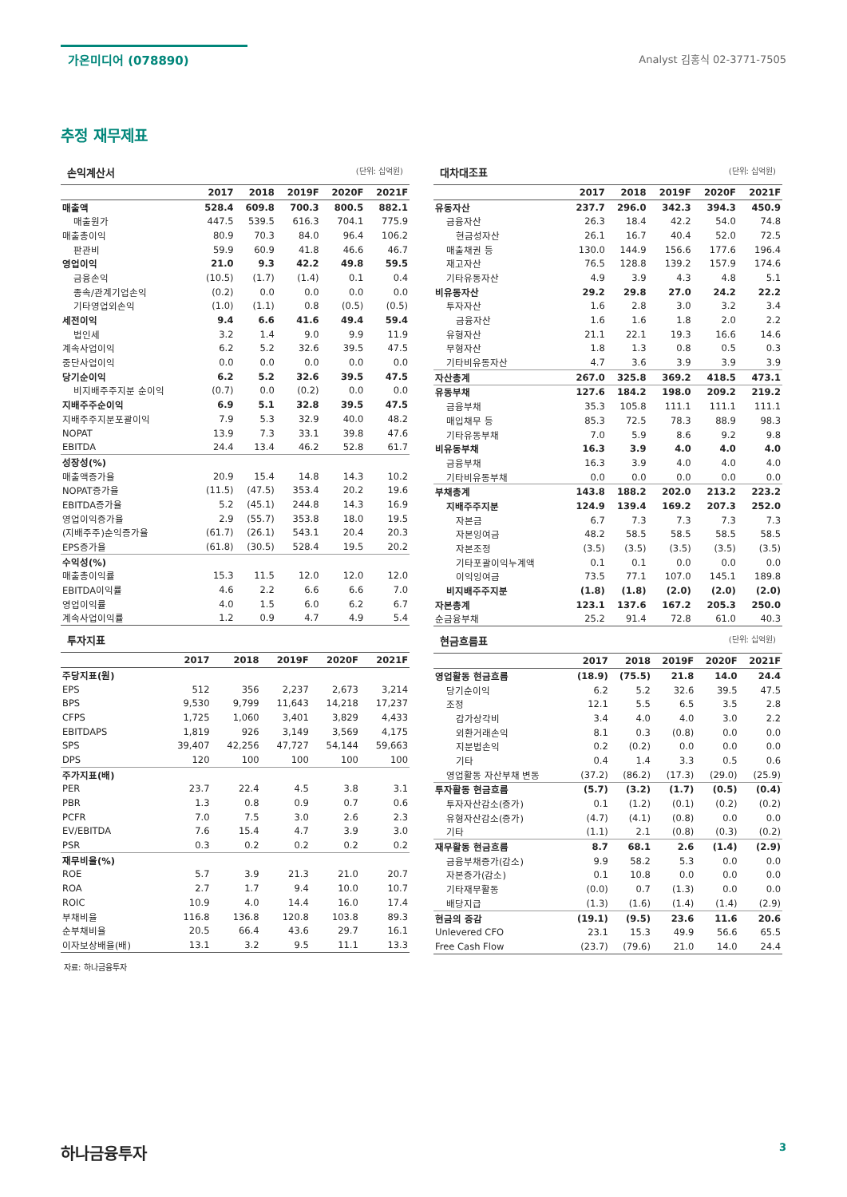가온미디어 (078890)
Analyst 김홍식 02-3771-7505
추정 재무제표
손익계산서 (단위: 십억원)
| | 2017 | 2018 | 2019F | 2020F | 2021F |
| --- | --- | --- | --- | --- | --- |
| 매출액 | 528.4 | 609.8 | 700.3 | 800.5 | 882.1 |
| 매출원가 | 447.5 | 539.5 | 616.3 | 704.1 | 775.9 |
| 매출총이익 | 80.9 | 70.3 | 84.0 | 96.4 | 106.2 |
| 판관비 | 59.9 | 60.9 | 41.8 | 46.6 | 46.7 |
| 영업이익 | 21.0 | 9.3 | 42.2 | 49.8 | 59.5 |
| 금융손익 | (10.5) | (1.7) | (1.4) | 0.1 | 0.4 |
| 종속/관계기업손익 | (0.2) | 0.0 | 0.0 | 0.0 | 0.0 |
| 기타영업외손익 | (1.0) | (1.1) | 0.8 | (0.5) | (0.5) |
| 세전이익 | 9.4 | 6.6 | 41.6 | 49.4 | 59.4 |
| 법인세 | 3.2 | 1.4 | 9.0 | 9.9 | 11.9 |
| 계속사업이익 | 6.2 | 5.2 | 32.6 | 39.5 | 47.5 |
| 중단사업이익 | 0.0 | 0.0 | 0.0 | 0.0 | 0.0 |
| 당기순이익 | 6.2 | 5.2 | 32.6 | 39.5 | 47.5 |
| 비지배주주지분 순이익 | (0.7) | 0.0 | (0.2) | 0.0 | 0.0 |
| 지배주주순이익 | 6.9 | 5.1 | 32.8 | 39.5 | 47.5 |
| 지배주주지분포괄이익 | 7.9 | 5.3 | 32.9 | 40.0 | 48.2 |
| NOPAT | 13.9 | 7.3 | 33.1 | 39.8 | 47.6 |
| EBITDA | 24.4 | 13.4 | 46.2 | 52.8 | 61.7 |
| 성장성(%) | | | | | |
| 매출액증가율 | 20.9 | 15.4 | 14.8 | 14.3 | 10.2 |
| NOPAT증가율 | (11.5) | (47.5) | 353.4 | 20.2 | 19.6 |
| EBITDA증가율 | 5.2 | (45.1) | 244.8 | 14.3 | 16.9 |
| 영업이익증가율 | 2.9 | (55.7) | 353.8 | 18.0 | 19.5 |
| (지배주주)순익증가율 | (61.7) | (26.1) | 543.1 | 20.4 | 20.3 |
| EPS증가율 | (61.8) | (30.5) | 528.4 | 19.5 | 20.2 |
| 수익성(%) | | | | | |
| 매출총이익률 | 15.3 | 11.5 | 12.0 | 12.0 | 12.0 |
| EBITDA이익률 | 4.6 | 2.2 | 6.6 | 6.6 | 7.0 |
| 영업이익률 | 4.0 | 1.5 | 6.0 | 6.2 | 6.7 |
| 계속사업이익률 | 1.2 | 0.9 | 4.7 | 4.9 | 5.4 |
투자지표
| | 2017 | 2018 | 2019F | 2020F | 2021F |
| --- | --- | --- | --- | --- | --- |
| 주당지표(원) | | | | | |
| EPS | 512 | 356 | 2,237 | 2,673 | 3,214 |
| BPS | 9,530 | 9,799 | 11,643 | 14,218 | 17,237 |
| CFPS | 1,725 | 1,060 | 3,401 | 3,829 | 4,433 |
| EBITDAPS | 1,819 | 926 | 3,149 | 3,569 | 4,175 |
| SPS | 39,407 | 42,256 | 47,727 | 54,144 | 59,663 |
| DPS | 120 | 100 | 100 | 100 | 100 |
| 주가지표(배) | | | | | |
| PER | 23.7 | 22.4 | 4.5 | 3.8 | 3.1 |
| PBR | 1.3 | 0.8 | 0.9 | 0.7 | 0.6 |
| PCFR | 7.0 | 7.5 | 3.0 | 2.6 | 2.3 |
| EV/EBITDA | 7.6 | 15.4 | 4.7 | 3.9 | 3.0 |
| PSR | 0.3 | 0.2 | 0.2 | 0.2 | 0.2 |
| 재무비율(%) | | | | | |
| ROE | 5.7 | 3.9 | 21.3 | 21.0 | 20.7 |
| ROA | 2.7 | 1.7 | 9.4 | 10.0 | 10.7 |
| ROIC | 10.9 | 4.0 | 14.4 | 16.0 | 17.4 |
| 부채비율 | 116.8 | 136.8 | 120.8 | 103.8 | 89.3 |
| 순부채비율 | 20.5 | 66.4 | 43.6 | 29.7 | 16.1 |
| 이자보상배율(배) | 13.1 | 3.2 | 9.5 | 11.1 | 13.3 |
대차대조표 (단위: 십억원)
| | 2017 | 2018 | 2019F | 2020F | 2021F |
| --- | --- | --- | --- | --- | --- |
| 유동자산 | 237.7 | 296.0 | 342.3 | 394.3 | 450.9 |
| 금융자산 | 26.3 | 18.4 | 42.2 | 54.0 | 74.8 |
| 현금성자산 | 26.1 | 16.7 | 40.4 | 52.0 | 72.5 |
| 매출채권 등 | 130.0 | 144.9 | 156.6 | 177.6 | 196.4 |
| 재고자산 | 76.5 | 128.8 | 139.2 | 157.9 | 174.6 |
| 기타유동자산 | 4.9 | 3.9 | 4.3 | 4.8 | 5.1 |
| 비유동자산 | 29.2 | 29.8 | 27.0 | 24.2 | 22.2 |
| 투자자산 | 1.6 | 2.8 | 3.0 | 3.2 | 3.4 |
| 금융자산 | 1.6 | 1.6 | 1.8 | 2.0 | 2.2 |
| 유형자산 | 21.1 | 22.1 | 19.3 | 16.6 | 14.6 |
| 무형자산 | 1.8 | 1.3 | 0.8 | 0.5 | 0.3 |
| 기타비유동자산 | 4.7 | 3.6 | 3.9 | 3.9 | 3.9 |
| 자산총계 | 267.0 | 325.8 | 369.2 | 418.5 | 473.1 |
| 유동부채 | 127.6 | 184.2 | 198.0 | 209.2 | 219.2 |
| 금융부채 | 35.3 | 105.8 | 111.1 | 111.1 | 111.1 |
| 매입채무 등 | 85.3 | 72.5 | 78.3 | 88.9 | 98.3 |
| 기타유동부채 | 7.0 | 5.9 | 8.6 | 9.2 | 9.8 |
| 비유동부채 | 16.3 | 3.9 | 4.0 | 4.0 | 4.0 |
| 금융부채 | 16.3 | 3.9 | 4.0 | 4.0 | 4.0 |
| 기타비유동부채 | 0.0 | 0.0 | 0.0 | 0.0 | 0.0 |
| 부채총계 | 143.8 | 188.2 | 202.0 | 213.2 | 223.2 |
| 지배주주지분 | 124.9 | 139.4 | 169.2 | 207.3 | 252.0 |
| 자본금 | 6.7 | 7.3 | 7.3 | 7.3 | 7.3 |
| 자본잉여금 | 48.2 | 58.5 | 58.5 | 58.5 | 58.5 |
| 자본조정 | (3.5) | (3.5) | (3.5) | (3.5) | (3.5) |
| 기타포괄이익누계액 | 0.1 | 0.1 | 0.0 | 0.0 | 0.0 |
| 이익잉여금 | 73.5 | 77.1 | 107.0 | 145.1 | 189.8 |
| 비지배주주지분 | (1.8) | (1.8) | (2.0) | (2.0) | (2.0) |
| 자본총계 | 123.1 | 137.6 | 167.2 | 205.3 | 250.0 |
| 순금융부채 | 25.2 | 91.4 | 72.8 | 61.0 | 40.3 |
현금흐름표 (단위: 십억원)
| | 2017 | 2018 | 2019F | 2020F | 2021F |
| --- | --- | --- | --- | --- | --- |
| 영업활동 현금흐름 | (18.9) | (75.5) | 21.8 | 14.0 | 24.4 |
| 당기순이익 | 6.2 | 5.2 | 32.6 | 39.5 | 47.5 |
| 조정 | 12.1 | 5.5 | 6.5 | 3.5 | 2.8 |
| 감가상각비 | 3.4 | 4.0 | 4.0 | 3.0 | 2.2 |
| 외환거래손익 | 8.1 | 0.3 | (0.8) | 0.0 | 0.0 |
| 지분법손익 | 0.2 | (0.2) | 0.0 | 0.0 | 0.0 |
| 기타 | 0.4 | 1.4 | 3.3 | 0.5 | 0.6 |
| 영업활동 자산부채 변동 | (37.2) | (86.2) | (17.3) | (29.0) | (25.9) |
| 투자활동 현금흐름 | (5.7) | (3.2) | (1.7) | (0.5) | (0.4) |
| 투자자산감소(증가) | 0.1 | (1.2) | (0.1) | (0.2) | (0.2) |
| 유형자산감소(증가) | (4.7) | (4.1) | (0.8) | 0.0 | 0.0 |
| 기타 | (1.1) | 2.1 | (0.8) | (0.3) | (0.2) |
| 재무활동 현금흐름 | 8.7 | 68.1 | 2.6 | (1.4) | (2.9) |
| 금융부채증가(감소) | 9.9 | 58.2 | 5.3 | 0.0 | 0.0 |
| 자본증가(감소) | 0.1 | 10.8 | 0.0 | 0.0 | 0.0 |
| 기타재무활동 | (0.0) | 0.7 | (1.3) | 0.0 | 0.0 |
| 배당지급 | (1.3) | (1.6) | (1.4) | (1.4) | (2.9) |
| 현금의 증감 | (19.1) | (9.5) | 23.6 | 11.6 | 20.6 |
| Unlevered CFO | 23.1 | 15.3 | 49.9 | 56.6 | 65.5 |
| Free Cash Flow | (23.7) | (79.6) | 21.0 | 14.0 | 24.4 |
자료: 하나금융투자
하나금융투자
3